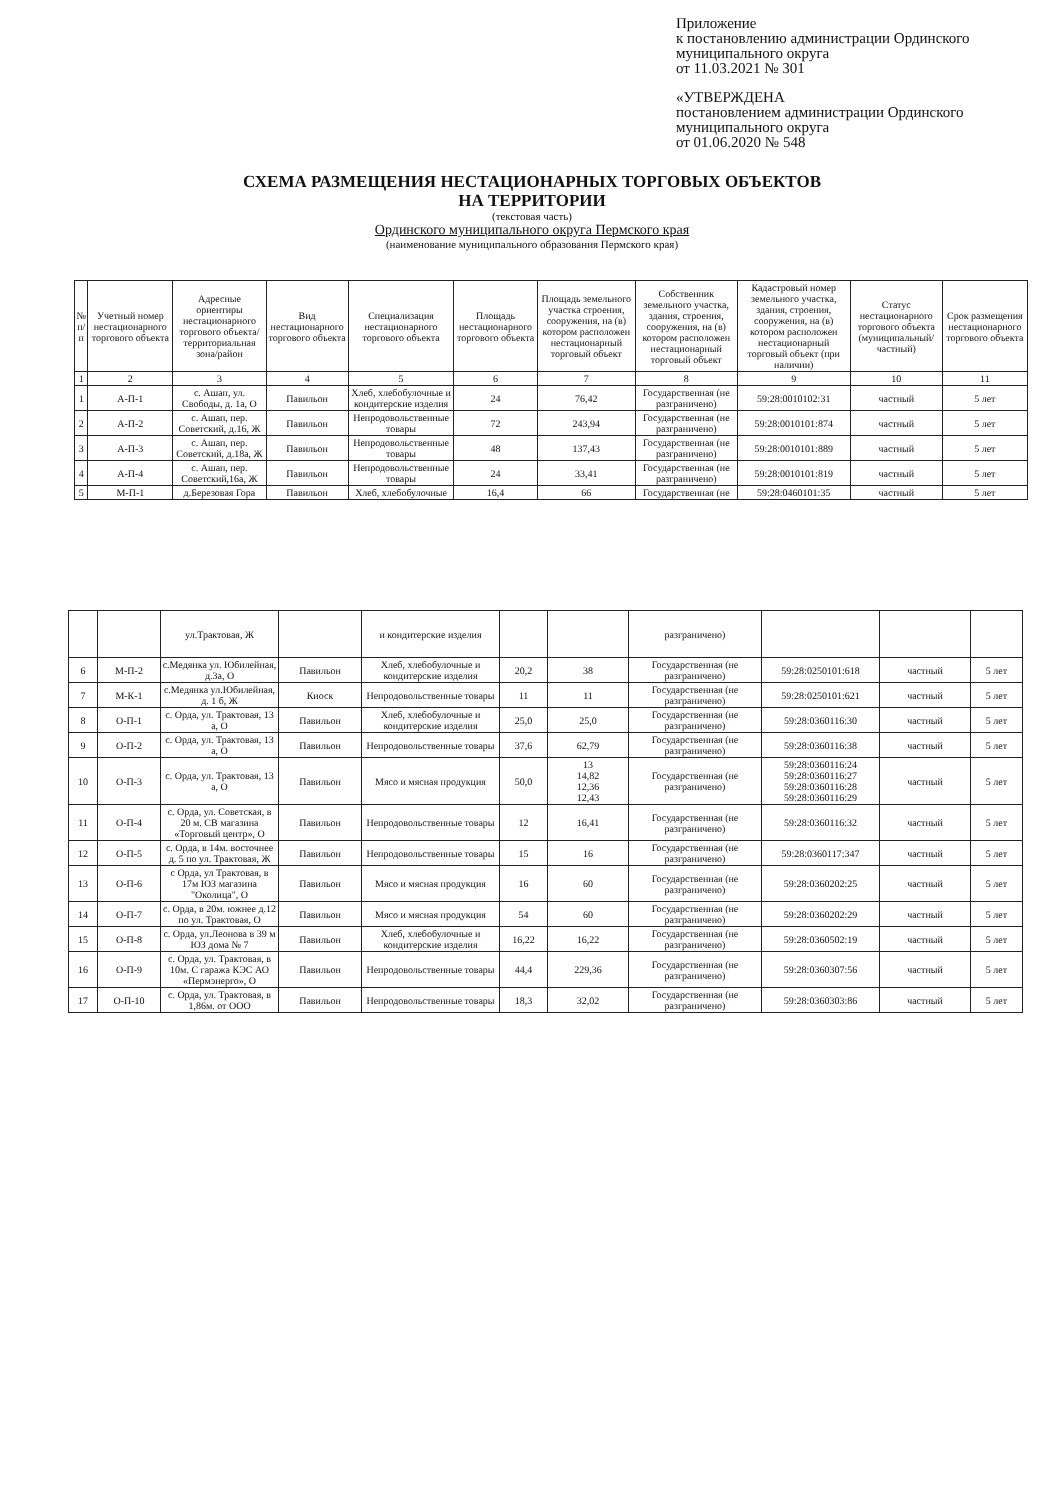Приложение
к постановлению администрации Ординского
муниципального округа
от 11.03.2021 № 301
«УТВЕРЖДЕНА
постановлением администрации Ординского
муниципального округа
от 01.06.2020 № 548
СХЕМА РАЗМЕЩЕНИЯ НЕСТАЦИОНАРНЫХ ТОРГОВЫХ ОБЪЕКТОВ
НА ТЕРРИТОРИИ
(текстовая часть)
Ординского муниципального округа Пермского края
(наименование муниципального образования Пермского края)
| № п/п | Учетный номер нестационарного торгового объекта | Адресные ориентиры нестационарного торгового объекта/ территориальная зона/район | Вид нестационарного торгового объекта | Специализация нестационарного торгового объекта | Площадь нестационарного торгового объекта | Площадь земельного участка строения, сооружения, на (в) котором расположен нестационарный торговый объект | Собственник земельного участка, здания, строения, сооружения, на (в) котором расположен нестационарный торговый объект | Кадастровый номер земельного участка, здания, строения, сооружения, на (в) котором расположен нестационарный торговый объект (при наличии) | Статус нестационарного торгового объекта (муниципальный/частный) | Срок размещения нестационарного торгового объекта |
| --- | --- | --- | --- | --- | --- | --- | --- | --- | --- | --- |
| 1 | 2 | 3 | 4 | 5 | 6 | 7 | 8 | 9 | 10 | 11 |
| 1 | А-П-1 | с. Ашап, ул. Свободы, д. 1а, О | Павильон | Хлеб, хлебобулочные и кондитерские изделия | 24 | 76,42 | Государственная (не разграничено) | 59:28:0010102:31 | частный | 5 лет |
| 2 | А-П-2 | с. Ашап, пер. Советский, д.16, Ж | Павильон | Непродовольственные товары | 72 | 243,94 | Государственная (не разграничено) | 59:28:0010101:874 | частный | 5 лет |
| 3 | А-П-3 | с. Ашап, пер. Советский, д.18а, Ж | Павильон | Непродовольственные товары | 48 | 137,43 | Государственная (не разграничено) | 59:28:0010101:889 | частный | 5 лет |
| 4 | А-П-4 | с. Ашап, пер. Советский,16а, Ж | Павильон | Непродовольственные товары | 24 | 33,41 | Государственная (не разграничено) | 59:28:0010101:819 | частный | 5 лет |
| 5 | М-П-1 | д.Березовая Гора | Павильон | Хлеб, хлебобулочные | 16,4 | 66 | Государственная (не | 59:28:0460101:35 | частный | 5 лет |
| | | ул.Трактовая, Ж | | и кондитерские изделия | | | разграничено) | | | |
| 6 | М-П-2 | с.Медянка ул. Юбилейная, д.3а, О | Павильон | Хлеб, хлебобулочные и кондитерские изделия | 20,2 | 38 | Государственная (не разграничено) | 59:28:0250101:618 | частный | 5 лет |
| 7 | М-К-1 | с.Медянка ул.Юбилейная, д. 1 б, Ж | Киоск | Непродовольственные товары | 11 | 11 | Государственная (не разграничено) | 59:28:0250101:621 | частный | 5 лет |
| 8 | О-П-1 | с. Орда, ул. Трактовая, 13 а, О | Павильон | Хлеб, хлебобулочные и кондитерские изделия | 25,0 | 25,0 | Государственная (не разграничено) | 59:28:0360116:30 | частный | 5 лет |
| 9 | О-П-2 | с. Орда, ул. Трактовая, 13 а, О | Павильон | Непродовольственные товары | 37,6 | 62,79 | Государственная (не разграничено) | 59:28:0360116:38 | частный | 5 лет |
| 10 | О-П-3 | с. Орда, ул. Трактовая, 13 а, О | Павильон | Мясо и мясная продукция | 50,0 | 13 14,82 12,36 12,43 | Государственная (не разграничено) | 59:28:0360116:24 59:28:0360116:27 59:28:0360116:28 59:28:0360116:29 | частный | 5 лет |
| 11 | О-П-4 | с. Орда, ул. Советская, в 20 м. СВ магазина «Торговый центр», О | Павильон | Непродовольственные товары | 12 | 16,41 | Государственная (не разграничено) | 59:28:0360116:32 | частный | 5 лет |
| 12 | О-П-5 | с. Орда, в 14м. восточнее д. 5 по ул. Трактовая, Ж | Павильон | Непродовольственные товары | 15 | 16 | Государственная (не разграничено) | 59:28:0360117:347 | частный | 5 лет |
| 13 | О-П-6 | с Орда, ул Трактовая, в 17м ЮЗ магазина "Околица", О | Павильон | Мясо и мясная продукция | 16 | 60 | Государственная (не разграничено) | 59:28:0360202:25 | частный | 5 лет |
| 14 | О-П-7 | с. Орда, в 20м. южнее д.12 по ул. Трактовая, О | Павильон | Мясо и мясная продукция | 54 | 60 | Государственная (не разграничено) | 59:28:0360202:29 | частный | 5 лет |
| 15 | О-П-8 | с. Орда, ул.Леонова в 39 м ЮЗ дома № 7 | Павильон | Хлеб, хлебобулочные и кондитерские изделия | 16,22 | 16,22 | Государственная (не разграничено) | 59:28:0360502:19 | частный | 5 лет |
| 16 | О-П-9 | с. Орда, ул. Трактовая, в 10м. С гаража КЭС АО «Пермэнерго», О | Павильон | Непродовольственные товары | 44,4 | 229,36 | Государственная (не разграничено) | 59:28:0360307:56 | частный | 5 лет |
| 17 | О-П-10 | с. Орда, ул. Трактовая, в 1,86м. от ООО | Павильон | Непродовольственные товары | 18,3 | 32,02 | Государственная (не разграничено) | 59:28:0360303:86 | частный | 5 лет |